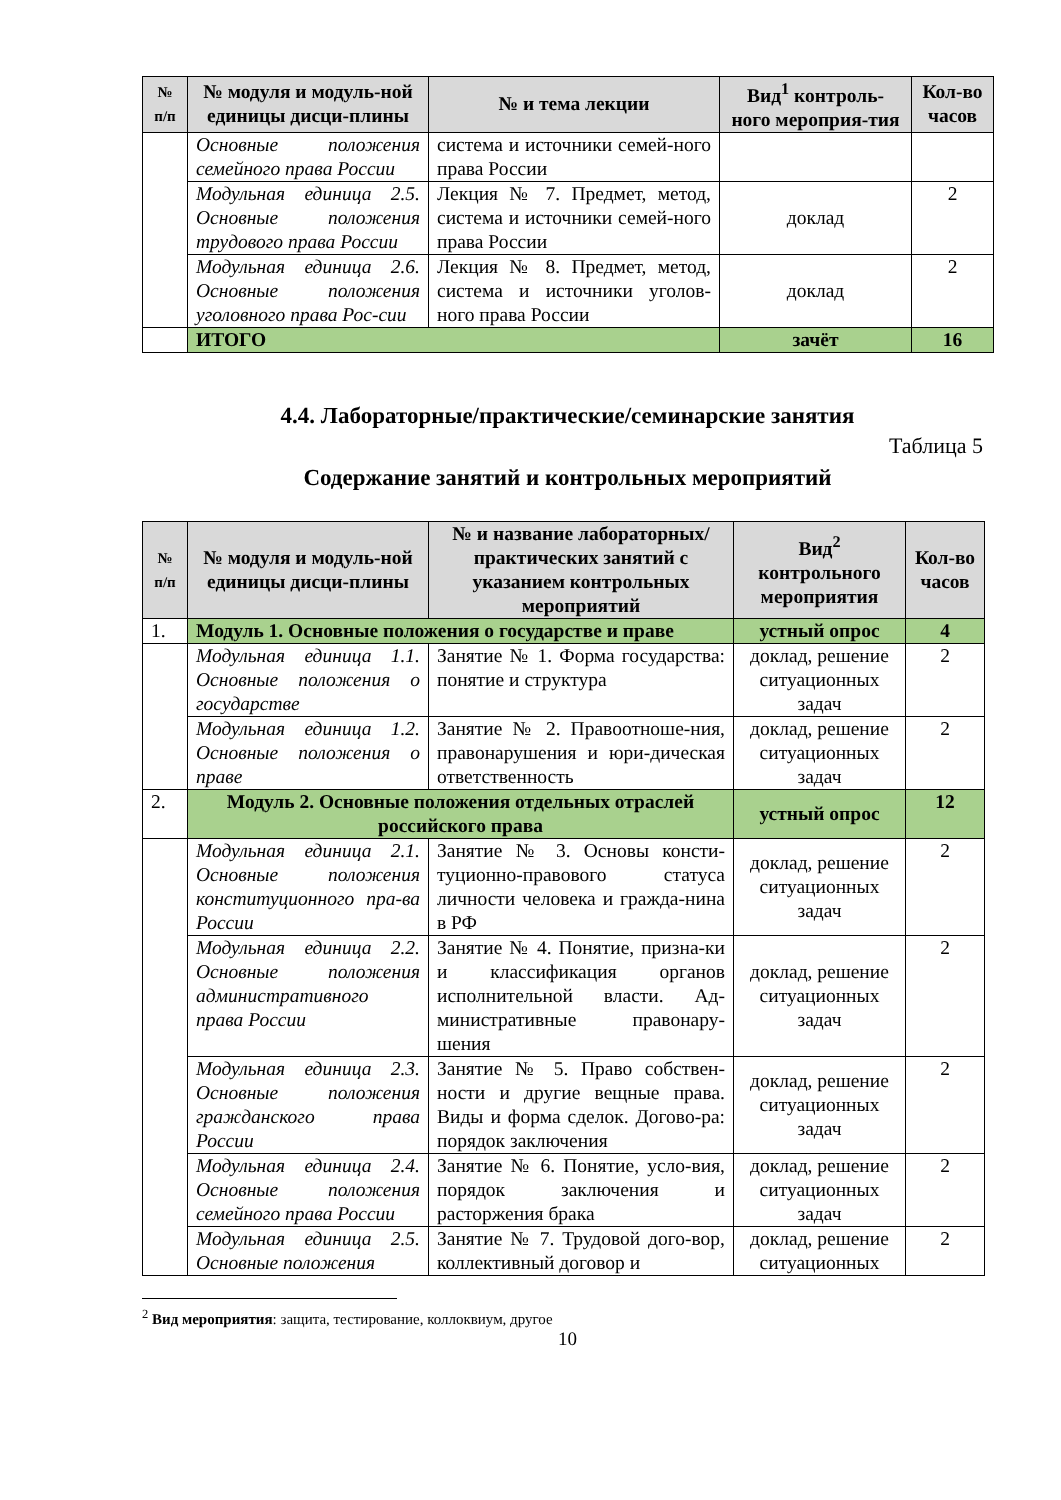| № п/п | № модуля и модуль-ной единицы дисци-плины | № и тема лекции | Вид<sup>1</sup> контроль-ного мероприя-тия | Кол-во часов |
| --- | --- | --- | --- | --- |
| | Основные положения семейного права России | система и источники семей-ного права России | | |
| | Модульная единица 2.5. Основные положения трудового права России | Лекция № 7. Предмет, метод, система и источники семей-ного права России | доклад | 2 |
| | Модульная единица 2.6. Основные положения уголовного права Рос-сии | Лекция № 8. Предмет, метод, система и источники уголов-ного права России | доклад | 2 |
| | ИТОГО | | зачёт | 16 |
4.4. Лабораторные/практические/семинарские занятия
Таблица 5
Содержание занятий и контрольных мероприятий
| № п/п | № модуля и модуль-ной единицы дисци-плины | № и название лабораторных/ практических занятий с указанием контрольных мероприятий | Вид<sup>2</sup> контрольного мероприятия | Кол-во часов |
| --- | --- | --- | --- | --- |
| 1. | Модуль 1. Основные положения о государстве и праве | | устный опрос | 4 |
| | Модульная единица 1.1. Основные положения о государстве | Занятие № 1. Форма государства: понятие и структура | доклад, решение ситуационных задач | 2 |
| | Модульная единица 1.2. Основные положения о праве | Занятие № 2. Правоотноше-ния, правонарушения и юри-дическая ответственность | доклад, решение ситуационных задач | 2 |
| 2. | Модуль 2. Основные положения отдельных отраслей российского права | | устный опрос | 12 |
| | Модульная единица 2.1. Основные положения конституционного пра-ва России | Занятие № 3. Основы консти-туционно-правового статуса личности человека и гражда-нина в РФ | доклад, решение ситуационных задач | 2 |
| | Модульная единица 2.2. Основные положения административного права России | Занятие № 4. Понятие, призна-ки и классификация органов исполнительной власти. Ад-министративные правонару-шения | доклад, решение ситуационных задач | 2 |
| | Модульная единица 2.3. Основные положения гражданского права России | Занятие № 5. Право собствен-ности и другие вещные права. Виды и форма сделок. Догово-ра: порядок заключения | доклад, решение ситуационных задач | 2 |
| | Модульная единица 2.4. Основные положения семейного права России | Занятие № 6. Понятие, усло-вия, порядок заключения и расторжения брака | доклад, решение ситуационных задач | 2 |
| | Модульная единица 2.5. Основные положения | Занятие № 7. Трудовой дого-вор, коллективный договор и | доклад, решение ситуационных | 2 |
<sup>2</sup> Вид мероприятия: защита, тестирование, коллоквиум, другое
10